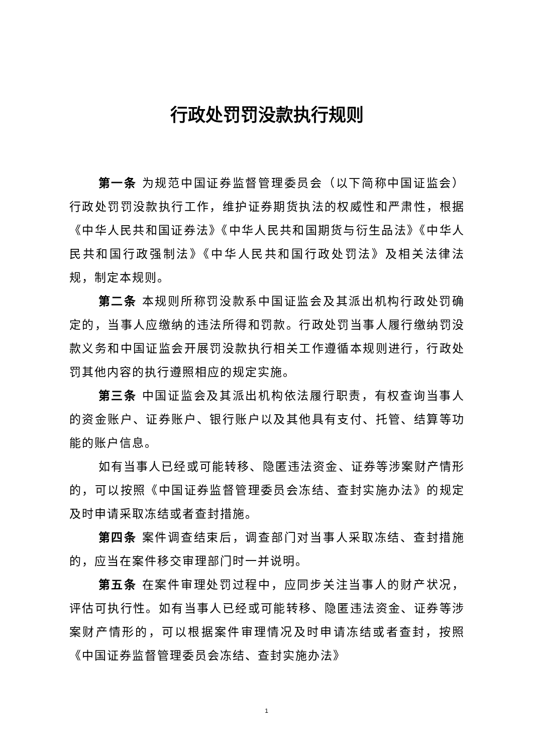行政处罚罚没款执行规则
第一条 为规范中国证券监督管理委员会（以下简称中国证监会）行政处罚罚没款执行工作，维护证券期货执法的权威性和严肃性，根据《中华人民共和国证券法》《中华人民共和国期货与衍生品法》《中华人民共和国行政强制法》《中华人民共和国行政处罚法》及相关法律法规，制定本规则。
第二条 本规则所称罚没款系中国证监会及其派出机构行政处罚确定的，当事人应缴纳的违法所得和罚款。行政处罚当事人履行缴纳罚没款义务和中国证监会开展罚没款执行相关工作遵循本规则进行，行政处罚其他内容的执行遵照相应的规定实施。
第三条 中国证监会及其派出机构依法履行职责，有权查询当事人的资金账户、证券账户、银行账户以及其他具有支付、托管、结算等功能的账户信息。
如有当事人已经或可能转移、隐匿违法资金、证券等涉案财产情形的，可以按照《中国证券监督管理委员会冻结、查封实施办法》的规定及时申请采取冻结或者查封措施。
第四条 案件调查结束后，调查部门对当事人采取冻结、查封措施的，应当在案件移交审理部门时一并说明。
第五条 在案件审理处罚过程中，应同步关注当事人的财产状况，评估可执行性。如有当事人已经或可能转移、隐匿违法资金、证券等涉案财产情形的，可以根据案件审理情况及时申请冻结或者查封，按照《中国证券监督管理委员会冻结、查封实施办法》
1